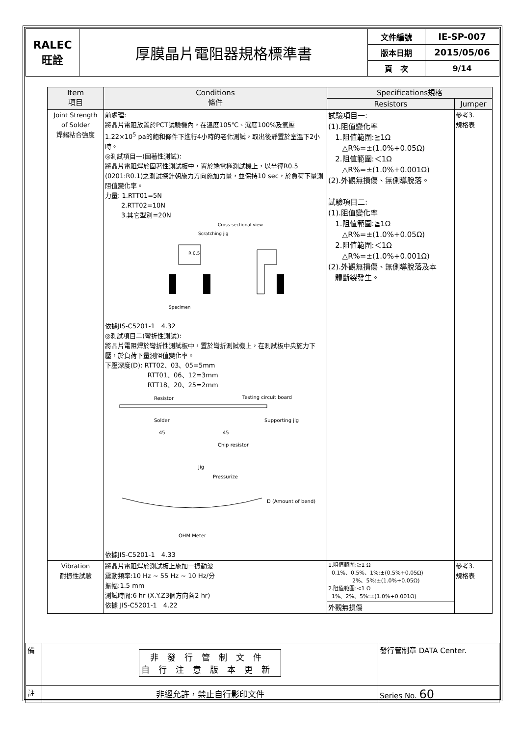| RALEC 旺詮 | 厚膜晶片電阻器規格標準書 | 文件編號 | IE-SP-007 |
| | | 版本日期 | 2015/05/06 |
| | | 頁 次 | 9/14 |
| Item 項目 | Conditions 條件 | Specifications規格 | |
| --- | --- | --- | --- |
| | | Resistors | Jumper |
| Joint Strength of Solder 焊錫粘合強度 | 前處理: 將晶片電阻放置於PCT試驗機內，在溫度105℃、濕度100%及氣壓1.22×10<sup>5</sup> pa的飽和條件下進行4小時的老化測試，取出後靜置於室溫下2小時。 ◎測試項目一(固著性測試): 將晶片電阻焊於固著性測試板中，置於端電極測試機上，以半徑R0.5 (0201:R0.1)之測試探針朝施力方向施加力量，並保持10 sec，於負荷下量測阻值變化率。 力量: 1.RTT01=5N 2.RTT02=10N 3.其它型別=20N Cross-sectional view Scratching jig R 0.5 Specimen 依據JIS-C5201-1 4.32 ◎測試項目二(彎折性測試): 將晶片電阻焊於彎折性測試板中，置於彎折測試機上，在測試板中央施力下壓，於負荷下量測阻值變化率。 下壓深度(D): RTT02、03、05=5mm RTT01、06、12=3mm RTT18、20、25=2mm Resistor Testing circuit board Solder Supporting jig 45 45 Chip resistor Jig Pressurize D (Amount of bend) OHM Meter 依據JIS-C5201-1 4.33 | 試驗項目一: (1).阻值變化率 1.阻值範圍:≧1Ω △R%=±(1.0%+0.05Ω) 2.阻值範圍:＜1Ω △R%=±(1.0%+0.001Ω) (2).外觀無損傷、無側導脫落。 試驗項目二: (1).阻值變化率 1.阻值範圍:≧1Ω △R%=±(1.0%+0.05Ω) 2.阻值範圍:＜1Ω △R%=±(1.0%+0.001Ω) (2).外觀無損傷、無側導脫落及本 體斷裂發生。 | 參考3. 規格表 |
| Vibration 耐振性試驗 | 將晶片電阻焊於測試板上施加一振動波 震動頻率:10 Hz ~ 55 Hz ~ 10 Hz/分 振幅:1.5 mm 測試時間:6 hr (X.Y.Z3個方向各2 hr) 依據 JIS-C5201-1 4.22 | 1.阻值範圍:≧1 Ω 0.1%、0.5%、1%:±(0.5%+0.05Ω) 2%、5%:±(1.0%+0.05Ω) 2.阻值範圍:<1 Ω 1%、2%、5%:±(1.0%+0.001Ω) 外觀無損傷 | 參考3. 規格表 |
| 備 | 非發行管制文件 自行注意版本更新 | 發行管制章 DATA Center. |
| 註 | 非經允許，禁止自行影印文件 | Series No. 60 |